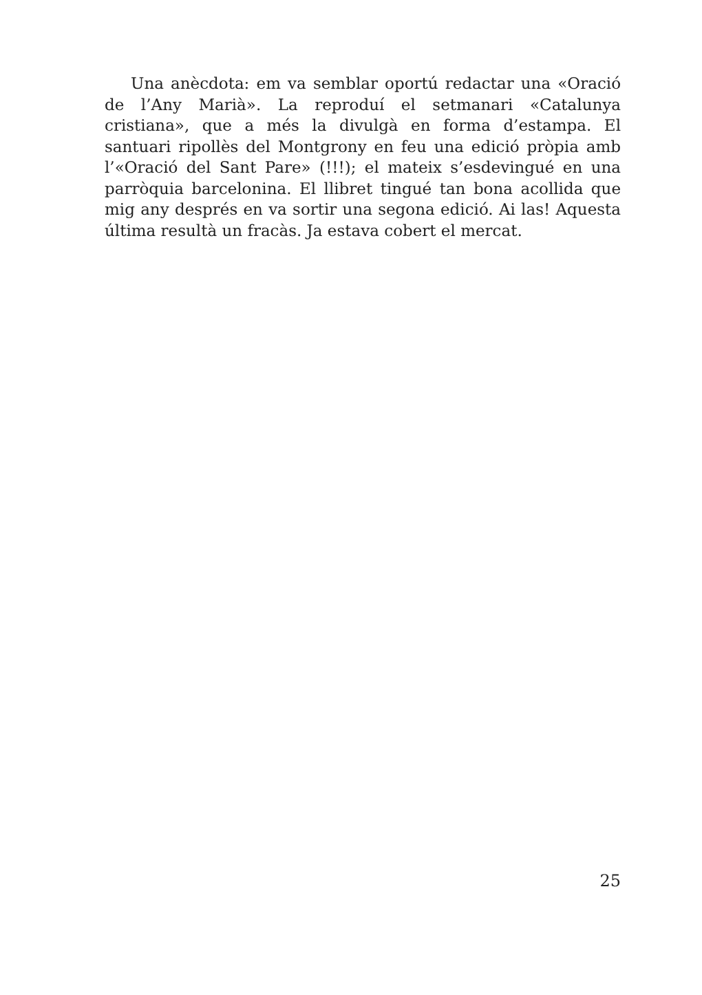Una anècdota: em va semblar oportú redactar una «Oració de l’Any Marià». La reproduí el setmanari «Catalunya cristiana», que a més la divulgà en forma d’estampa. El santuari ripollès del Montgrony en feu una edició pròpia amb l’«Oració del Sant Pare» (!!!); el mateix s’esdevingué en una parròquia barcelonina. El llibret tingué tan bona acollida que mig any després en va sortir una segona edició. Ai las! Aquesta última resultà un fracàs. Ja estava cobert el mercat.
25